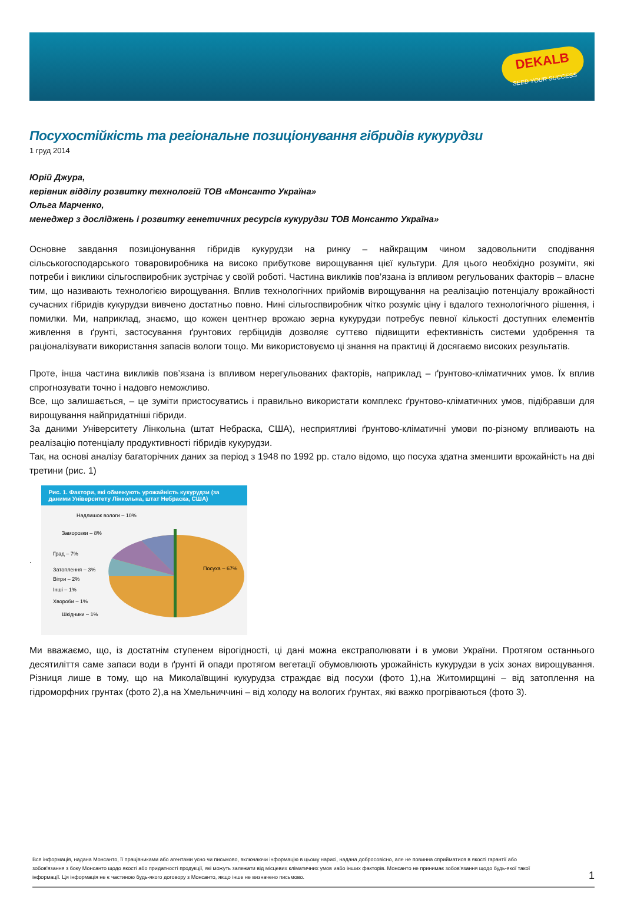DEKALB
SEED YOUR SUCCESS
Посухостійкість та регіональне позиціонування гібридів кукурудзи
1 груд 2014
Юрій Джура,
керівник відділу розвитку технологій ТОВ «Монсанто Україна»
Ольга Марченко,
менеджер з досліджень і розвитку генетичних ресурсів кукурудзи ТОВ Монсанто Україна»
Основне завдання позиціонування гібридів кукурудзи на ринку – найкращим чином задовольнити сподівання сільськогосподарського товаровиробника на високо прибуткове вирощування цієї культури. Для цього необхідно розуміти, які потреби і виклики сільгоспвиробник зустрічає у своїй роботі. Частина викликів пов’язана із впливом регульованих факторів – власне тим, що називають технологією вирощування. Вплив технологічних прийомів вирощування на реалізацію потенціалу врожайності сучасних гібридів кукурудзи вивчено достатньо повно. Нині сільгоспвиробник чітко розуміє ціну і вдалого технологічного рішення, і помилки. Ми, наприклад, знаємо, що кожен центнер врожаю зерна кукурудзи потребує певної кількості доступних елементів живлення в ґрунті, застосування ґрунтових гербіцидів дозволяє суттєво підвищити ефективність системи удобрення та раціоналізувати використання запасів вологи тощо. Ми використовуємо ці знання на практиці й досягаємо високих результатів.
Проте, інша частина викликів пов’язана із впливом нерегульованих факторів, наприклад – ґрунтово-кліматичних умов. Їх вплив спрогнозувати точно і надовго неможливо.
Все, що залишається, – це зуміти пристосуватись і правильно використати комплекс ґрунтово-кліматичних умов, підібравши для вирощування найпридатніші гібриди.
За даними Університету Лінкольна (штат Небраска, США), несприятливі ґрунтово-кліматичні умови по-різному впливають на реалізацію потенціалу продуктивності гібридів кукурудзи.
Так, на основі аналізу багаторічних даних за період з 1948 по 1992 рр. стало відомо, що посуха здатна зменшити врожайність на дві третини (рис. 1)
.
Рис. 1. Фактори, які обмежують урожайність кукурудзи (за даними Університету Лінкольна, штат Небраска, США)
Надлишок вологи – 10%
Заморозки – 8%
Град – 7%
Затоплення – 3%
Вітри – 2%
Інші – 1%
Хвороби – 1%
Шкідники – 1%
Посуха – 67%
Ми вважаємо, що, із достатнім ступенем вірогідності, ці дані можна екстраполювати і в умови України. Протягом останнього десятиліття саме запаси води в ґрунті й опади протягом вегетації обумовлюють урожайність кукурудзи в усіх зонах вирощування. Різниця лише в тому, що на Миколаївщині кукурудза страждає від посухи (фото 1),на Житомирщині – від затоплення на гідроморфних грунтах (фото 2),а на Хмельниччині – від холоду на вологих ґрунтах, які важко прогріваються (фото 3).
Вся інформація, надана Монсанто, її працівниками або агентами усно чи письмово, включаючи інформацію в цьому нарисі, надана добросовісно, але не повинна сприйматися в якості гарантії або зобов'язання з боку Монсанто щодо якості або придатності продукції, які можуть залежати від місцевих кліматичних умов иабо інших факторів. Монсанто не принимає зобов'язання щодо будь-якої такої інформації. Ця інформація не є частиною будь-якого договору з Монсанто, якщо інше не визначено письмово.
1